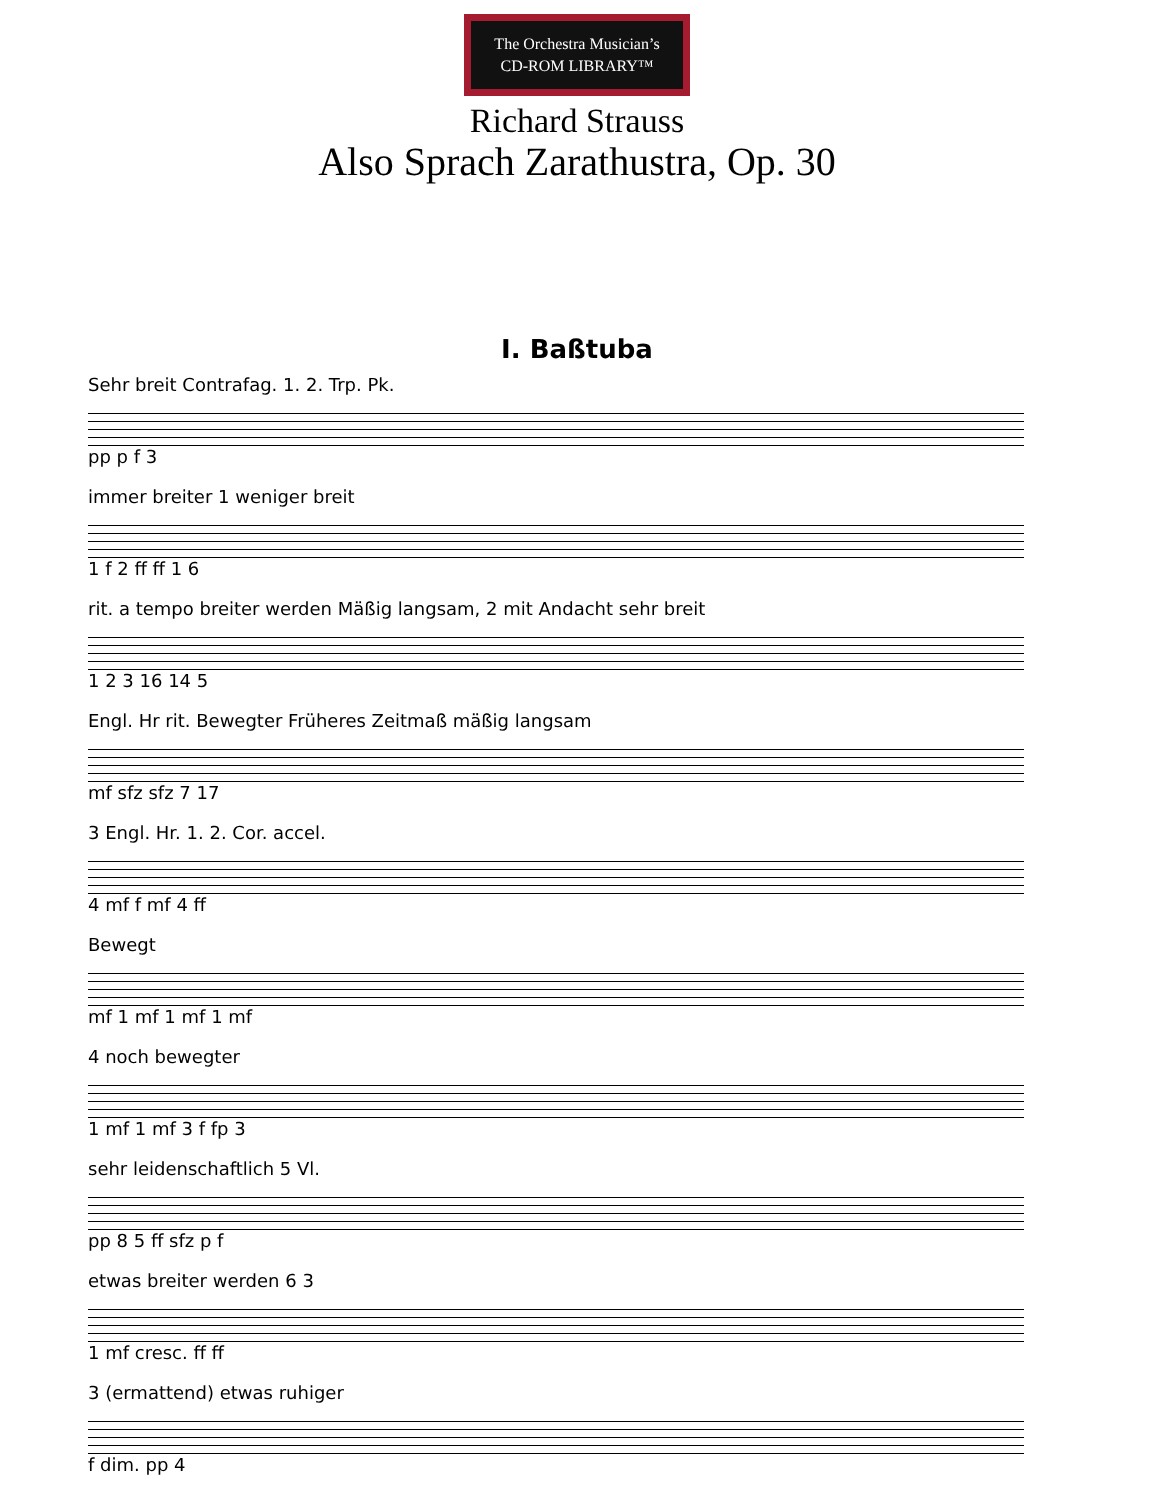The Orchestra Musician’s
CD-ROM LIBRARY™
Richard Strauss
Also Sprach Zarathustra, Op. 30
I. Baßtuba
Sehr breit Contrafag. 1. 2. Trp. Pk.
pp p f 3
immer breiter 1 weniger breit
1 f 2 ff ff 1 6
rit. a tempo breiter werden Mäßig langsam, 2 mit Andacht sehr breit
1 2 3 16 14 5
Engl. Hr rit. Bewegter Früheres Zeitmaß mäßig langsam
mf sfz sfz 7 17
3 Engl. Hr. 1. 2. Cor. accel.
4 mf f mf 4 ff
Bewegt
mf 1 mf 1 mf 1 mf
4 noch bewegter
1 mf 1 mf 3 f fp 3
sehr leidenschaftlich 5 Vl.
pp 8 5 ff sfz p f
etwas breiter werden 6 3
1 mf cresc. ff ff
3 (ermattend) etwas ruhiger
f dim. pp 4